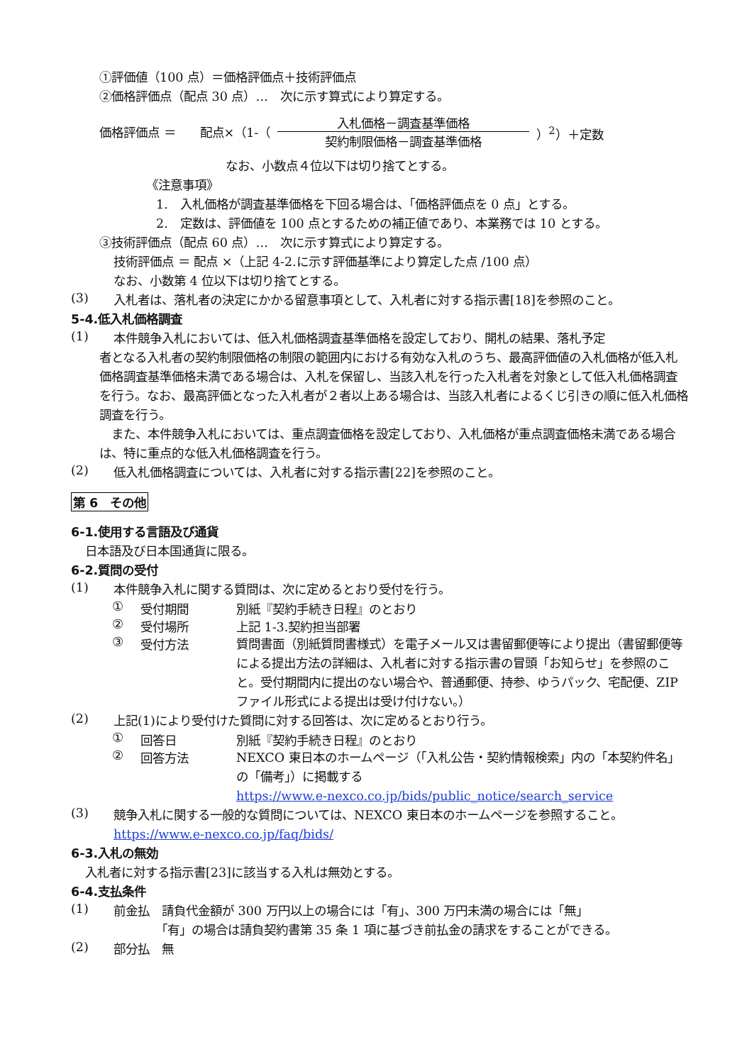①評価値（100 点）＝価格評価点＋技術評価点
②価格評価点（配点 30 点）…　次に示す算式により算定する。
価格評価点 ＝　　配点×（1-（ 入札価格－調査基準価格 契約制限価格－調査基準価格 ）<sup>2</sup>）＋定数
なお、小数点４位以下は切り捨てとする。
《注意事項》
1.　入札価格が調査基準価格を下回る場合は、「価格評価点を 0 点」とする。
2.　定数は、評価値を 100 点とするための補正値であり、本業務では 10 とする。
③技術評価点（配点 60 点）…　次に示す算式により算定する。
技術評価点 ＝ 配点 ×（上記 4-2.に示す評価基準により算定した点 /100 点）
なお、小数第 4 位以下は切り捨てとする。
(3)
入札者は、落札者の決定にかかる留意事項として、入札者に対する指示書[18]を参照のこと。
5-4.低入札価格調査
(1)
本件競争入札においては、低入札価格調査基準価格を設定しており、開札の結果、落札予定
者となる入札者の契約制限価格の制限の範囲内における有効な入札のうち、最高評価値の入札価格が低入札価格調査基準価格未満である場合は、入札を保留し、当該入札を行った入札者を対象として低入札価格調査を行う。なお、最高評価となった入札者が２者以上ある場合は、当該入札者によるくじ引きの順に低入札価格調査を行う。
　また、本件競争入札においては、重点調査価格を設定しており、入札価格が重点調査価格未満である場合は、特に重点的な低入札価格調査を行う。
(2)
低入札価格調査については、入札者に対する指示書[22]を参照のこと。
第 6　その他
6-1.使用する言語及び通貨
日本語及び日本国通貨に限る。
6-2.質問の受付
(1)
本件競争入札に関する質問は、次に定めるとおり受付を行う。
① 受付期間 別紙『契約手続き日程』のとおり
② 受付場所 上記 1-3.契約担当部署
③ 受付方法
質問書面（別紙質問書様式）を電子メール又は書留郵便等により提出（書留郵便等による提出方法の詳細は、入札者に対する指示書の冒頭「お知らせ」を参照のこと。受付期間内に提出のない場合や、普通郵便、持参、ゆうパック、宅配便、ZIP ファイル形式による提出は受け付けない。）
(2)
上記(1)により受付けた質問に対する回答は、次に定めるとおり行う。
① 回答日 別紙『契約手続き日程』のとおり
② 回答方法
NEXCO 東日本のホームページ（「入札公告・契約情報検索」内の「本契約件名」の「備考」）に掲載する
https://www.e-nexco.co.jp/bids/public_notice/search_service
(3)
競争入札に関する一般的な質問については、NEXCO 東日本のホームページを参照すること。
https://www.e-nexco.co.jp/faq/bids/
6-3.入札の無効
入札者に対する指示書[23]に該当する入札は無効とする。
6-4.支払条件
(1)
前金払　請負代金額が 300 万円以上の場合には「有」、300 万円未満の場合には「無」
　　　　「有」の場合は請負契約書第 35 条 1 項に基づき前払金の請求をすることができる。
(2)
部分払　無